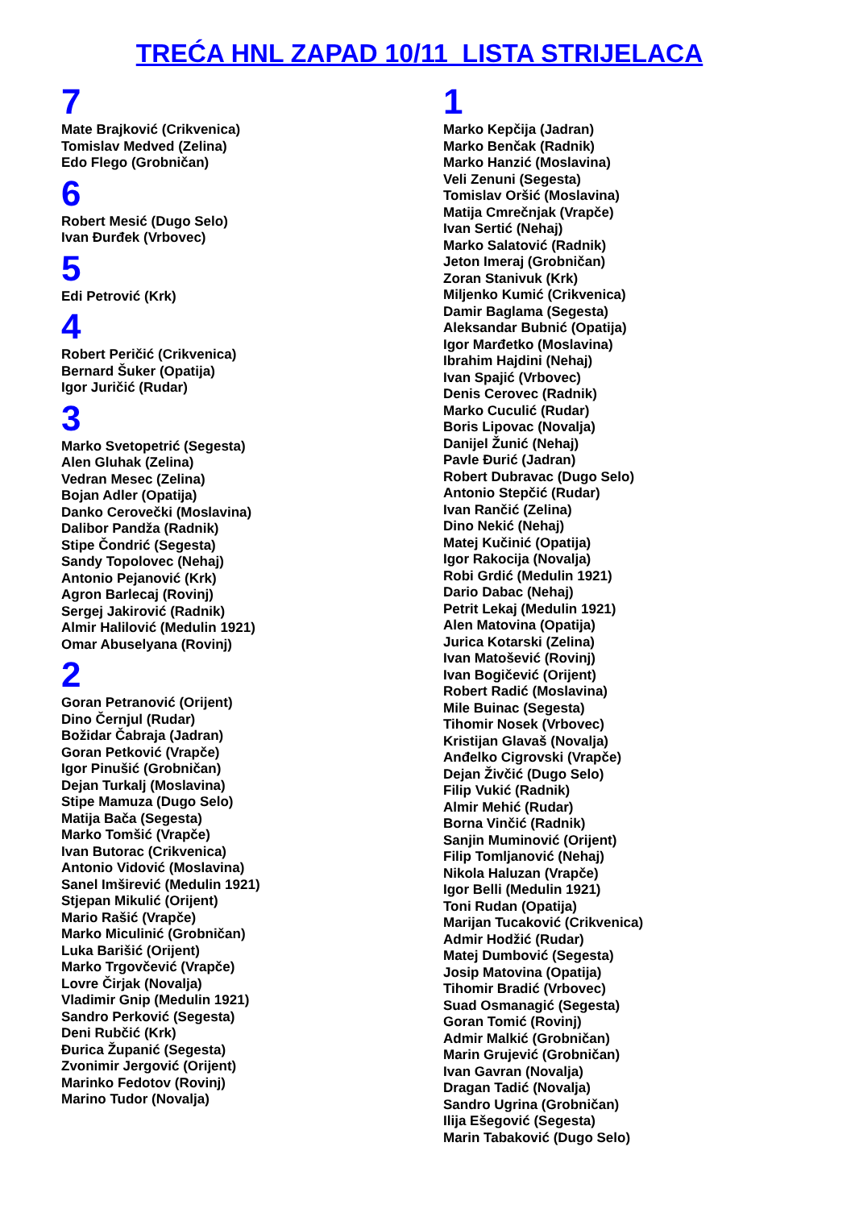TREĆA HNL ZAPAD 10/11 LISTA STRIJELACA
7
Mate Brajković (Crikvenica)
Tomislav Medved (Zelina)
Edo Flego (Grobničan)
6
Robert Mesić (Dugo Selo)
Ivan Đurđek (Vrbovec)
5
Edi Petrović (Krk)
4
Robert Peričić (Crikvenica)
Bernard Šuker (Opatija)
Igor Juričić (Rudar)
3
Marko Svetopetrić (Segesta)
Alen Gluhak (Zelina)
Vedran Mesec (Zelina)
Bojan Adler (Opatija)
Danko Cerovečki (Moslavina)
Dalibor Pandža (Radnik)
Stipe Čondrić (Segesta)
Sandy Topolovec (Nehaj)
Antonio Pejanović (Krk)
Agron Barlecaj (Rovinj)
Sergej Jakirović (Radnik)
Almir Halilović (Medulin 1921)
Omar Abuselyana (Rovinj)
2
Goran Petranović (Orijent)
Dino Černjul (Rudar)
Božidar Čabraja (Jadran)
Goran Petković (Vrapče)
Igor Pinušić (Grobničan)
Dejan Turkalj (Moslavina)
Stipe Mamuza (Dugo Selo)
Matija Bača (Segesta)
Marko Tomšić (Vrapče)
Ivan Butorac (Crikvenica)
Antonio Vidović (Moslavina)
Sanel Imširević (Medulin 1921)
Stjepan Mikulić (Orijent)
Mario Rašić (Vrapče)
Marko Miculinić (Grobničan)
Luka Barišić (Orijent)
Marko Trgovčević (Vrapče)
Lovre Čirjak (Novalja)
Vladimir Gnip (Medulin 1921)
Sandro Perković (Segesta)
Deni Rubčić (Krk)
Đurica Županić (Segesta)
Zvonimir Jergović (Orijent)
Marinko Fedotov (Rovinj)
Marino Tudor (Novalja)
1
Marko Kepčija (Jadran)
Marko Benčak (Radnik)
Marko Hanzić (Moslavina)
Veli Zenuni (Segesta)
Tomislav Oršić (Moslavina)
Matija Cmrečnjak (Vrapče)
Ivan Sertić (Nehaj)
Marko Salatović (Radnik)
Jeton Imeraj (Grobničan)
Zoran Stanivuk (Krk)
Miljenko Kumić (Crikvenica)
Damir Baglama (Segesta)
Aleksandar Bubnić (Opatija)
Igor Marđetko (Moslavina)
Ibrahim Hajdini (Nehaj)
Ivan Spajić (Vrbovec)
Denis Cerovec (Radnik)
Marko Cuculić (Rudar)
Boris Lipovac (Novalja)
Danijel Žunić (Nehaj)
Pavle Đurić (Jadran)
Robert Dubravac (Dugo Selo)
Antonio Stepčić (Rudar)
Ivan Rančić (Zelina)
Dino Nekić (Nehaj)
Matej Kučinić (Opatija)
Igor Rakocija (Novalja)
Robi Grdić (Medulin 1921)
Dario Dabac (Nehaj)
Petrit Lekaj (Medulin 1921)
Alen Matovina (Opatija)
Jurica Kotarski (Zelina)
Ivan Matošević (Rovinj)
Ivan Bogičević (Orijent)
Robert Radić (Moslavina)
Mile Buinac (Segesta)
Tihomir Nosek (Vrbovec)
Kristijan Glavaš (Novalja)
Anđelko Cigrovski (Vrapče)
Dejan Živčić (Dugo Selo)
Filip Vukić (Radnik)
Almir Mehić (Rudar)
Borna Vinčić (Radnik)
Sanjin Muminović (Orijent)
Filip Tomljanović (Nehaj)
Nikola Haluzan (Vrapče)
Igor Belli (Medulin 1921)
Toni Rudan (Opatija)
Marijan Tucaković (Crikvenica)
Admir Hodžić (Rudar)
Matej Dumbović (Segesta)
Josip Matovina (Opatija)
Tihomir Bradić (Vrbovec)
Suad Osmanagić (Segesta)
Goran Tomić (Rovinj)
Admir Malkić (Grobničan)
Marin Grujević (Grobničan)
Ivan Gavran (Novalja)
Dragan Tadić (Novalja)
Sandro Ugrina (Grobničan)
Ilija Ešegović (Segesta)
Marin Tabaković (Dugo Selo)